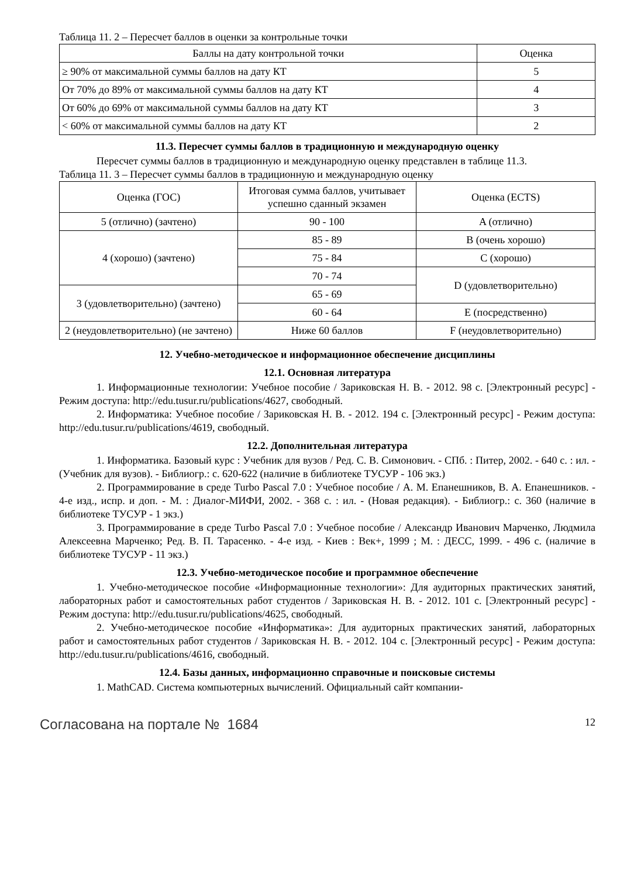Таблица 11. 2 – Пересчет баллов в оценки за контрольные точки
| Баллы на дату контрольной точки | Оценка |
| --- | --- |
| ≥ 90% от максимальной суммы баллов на дату КТ | 5 |
| От 70% до 89% от максимальной суммы баллов на дату КТ | 4 |
| От 60% до 69% от максимальной суммы баллов на дату КТ | 3 |
| < 60% от максимальной суммы баллов на дату КТ | 2 |
11.3. Пересчет суммы баллов в традиционную и международную оценку
Пересчет суммы баллов в традиционную и международную оценку представлен в таблице 11.3.
Таблица 11. 3 – Пересчет суммы баллов в традиционную и международную оценку
| Оценка (ГОС) | Итоговая сумма баллов, учитывает успешно сданный экзамен | Оценка (ECTS) |
| --- | --- | --- |
| 5 (отлично) (зачтено) | 90 - 100 | A (отлично) |
| 4 (хорошо) (зачтено) | 85 - 89 | B (очень хорошо) |
| | 75 - 84 | C (хорошо) |
| | 70 - 74 | D (удовлетворительно) |
| 3 (удовлетворительно) (зачтено) | 65 - 69 | |
| | 60 - 64 | E (посредственно) |
| 2 (неудовлетворительно) (не зачтено) | Ниже 60 баллов | F (неудовлетворительно) |
12. Учебно-методическое и информационное обеспечение дисциплины
12.1. Основная литература
1. Информационные технологии: Учебное пособие / Зариковская Н. В. - 2012. 98 с. [Электронный ресурс] - Режим доступа: http://edu.tusur.ru/publications/4627, свободный.
2. Информатика: Учебное пособие / Зариковская Н. В. - 2012. 194 с. [Электронный ресурс] - Режим доступа: http://edu.tusur.ru/publications/4619, свободный.
12.2. Дополнительная литература
1. Информатика. Базовый курс : Учебник для вузов / Ред. С. В. Симонович. - СПб. : Питер, 2002. - 640 с. : ил. - (Учебник для вузов). - Библиогр.: с. 620-622 (наличие в библиотеке ТУСУР - 106 экз.)
2. Программирование в среде Turbo Pascal 7.0 : Учебное пособие / А. М. Епанешников, В. А. Епанешников. - 4-е изд., испр. и доп. - М. : Диалог-МИФИ, 2002. - 368 с. : ил. - (Новая редакция). - Библиогр.: с. 360 (наличие в библиотеке ТУСУР - 1 экз.)
3. Программирование в среде Turbo Pascal 7.0 : Учебное пособие / Александр Иванович Марченко, Людмила Алексеевна Марченко; Ред. В. П. Тарасенко. - 4-е изд. - Киев : Век+, 1999 ; М. : ДЕСС, 1999. - 496 с. (наличие в библиотеке ТУСУР - 11 экз.)
12.3. Учебно-методическое пособие и программное обеспечение
1. Учебно-методическое пособие «Информационные технологии»: Для аудиторных практических занятий, лабораторных работ и самостоятельных работ студентов / Зариковская Н. В. - 2012. 101 с. [Электронный ресурс] - Режим доступа: http://edu.tusur.ru/publications/4625, свободный.
2. Учебно-методическое пособие «Информатика»: Для аудиторных практических занятий, лабораторных работ и самостоятельных работ студентов / Зариковская Н. В. - 2012. 104 с. [Электронный ресурс] - Режим доступа: http://edu.tusur.ru/publications/4616, свободный.
12.4. Базы данных, информационно справочные и поисковые системы
1. MathCAD. Система компьютерных вычислений. Официальный сайт компании-
Согласована на портале № 1684 12